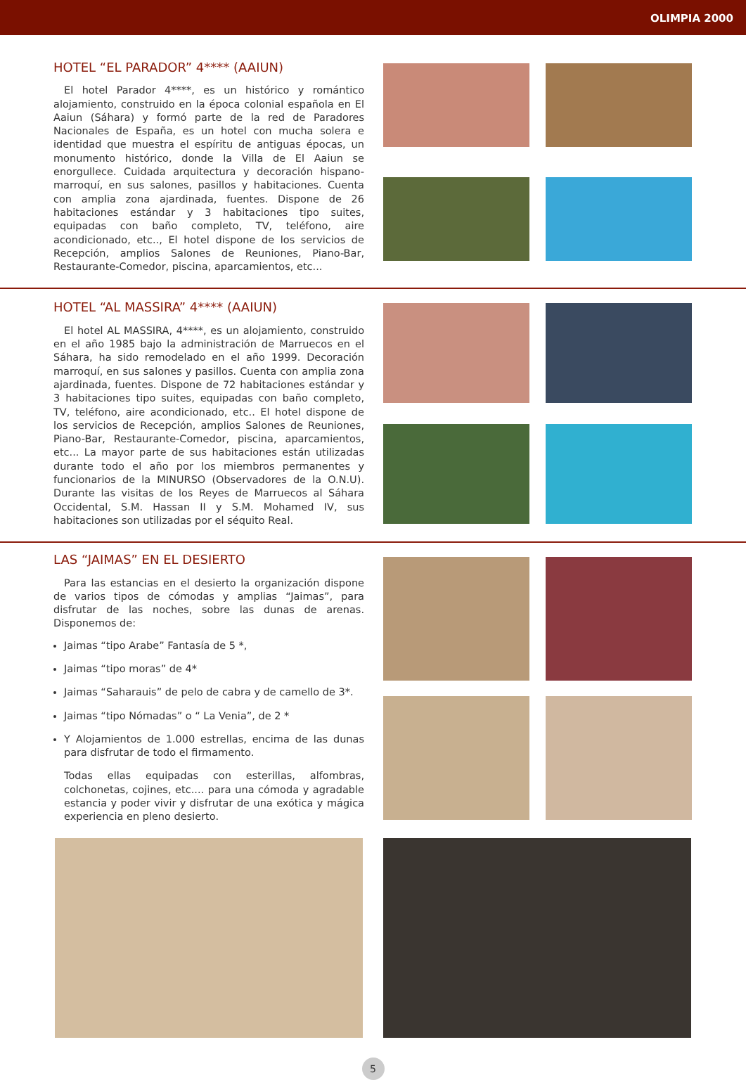OLIMPIA 2000
HOTEL “EL PARADOR” 4**** (AAIUN)
El hotel Parador 4****, es un histórico y romántico alojamiento, construido en la época colonial española en El Aaiun (Sáhara) y formó parte de la red de Paradores Nacionales de España, es un hotel con mucha solera e identidad que muestra el espíritu de antiguas épocas, un monumento histórico, donde la Villa de El Aaiun se enorgullece. Cuidada arquitectura y decoración hispano-marroquí, en sus salones, pasillos y habitaciones. Cuenta con amplia zona ajardinada, fuentes. Dispone de 26 habitaciones estándar y 3 habitaciones tipo suites, equipadas con baño completo, TV, teléfono, aire acondicionado, etc.., El hotel dispone de los servicios de Recepción, amplios Salones de Reuniones, Piano-Bar, Restaurante-Comedor, piscina, aparcamientos, etc...
HOTEL “AL MASSIRA” 4**** (AAIUN)
El hotel AL MASSIRA, 4****, es un alojamiento, construido en el año 1985 bajo la administración de Marruecos en el Sáhara, ha sido remodelado en el año 1999. Decoración marroquí, en sus salones y pasillos. Cuenta con amplia zona ajardinada, fuentes. Dispone de 72 habitaciones estándar y 3 habitaciones tipo suites, equipadas con baño completo, TV, teléfono, aire acondicionado, etc.. El hotel dispone de los servicios de Recepción, amplios Salones de Reuniones, Piano-Bar, Restaurante-Comedor, piscina, aparcamientos, etc... La mayor parte de sus habitaciones están utilizadas durante todo el año por los miembros permanentes y funcionarios de la MINURSO (Observadores de la O.N.U). Durante las visitas de los Reyes de Marruecos al Sáhara Occidental, S.M. Hassan II y S.M. Mohamed IV, sus habitaciones son utilizadas por el séquito Real.
LAS “JAIMAS” EN EL DESIERTO
Para las estancias en el desierto la organización dispone de varios tipos de cómodas y amplias “Jaimas”, para disfrutar de las noches, sobre las dunas de arenas. Disponemos de:
Jaimas “tipo Arabe” Fantasía de 5 *,
Jaimas “tipo moras” de 4*
Jaimas “Saharauis” de pelo de cabra y de camello de 3*.
Jaimas “tipo Nómadas” o “ La Venia”, de 2 *
Y Alojamientos de 1.000 estrellas, encima de las dunas para disfrutar de todo el firmamento.
Todas ellas equipadas con esterillas, alfombras, colchonetas, cojines, etc.... para una cómoda y agradable estancia y poder vivir y disfrutar de una exótica y mágica experiencia en pleno desierto.
5